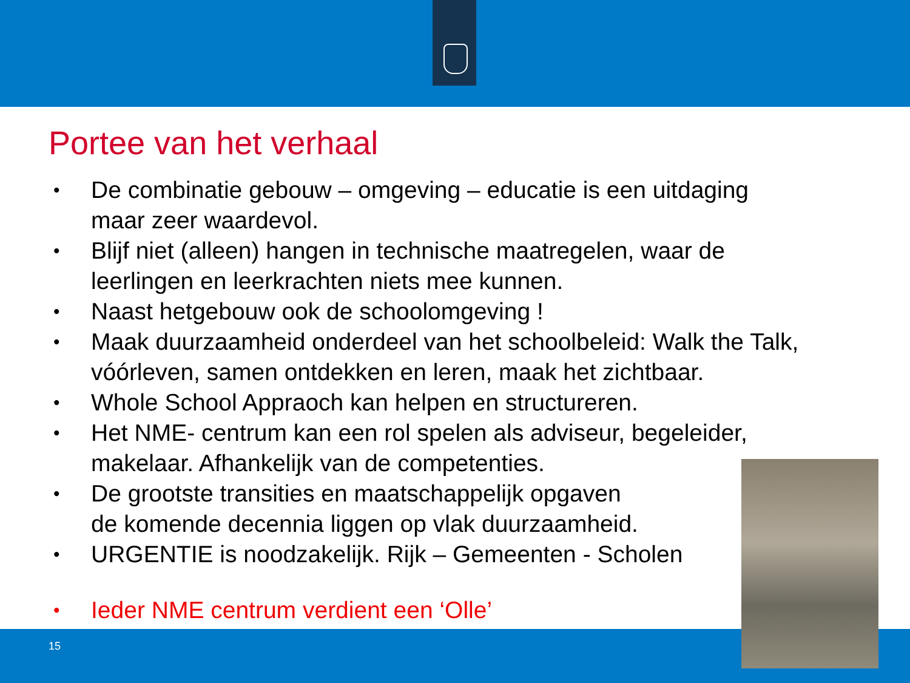Portee van het verhaal
• De combinatie gebouw – omgeving – educatie is een uitdaging maar zeer waardevol.
• Blijf niet (alleen) hangen in technische maatregelen, waar de leerlingen en leerkrachten niets mee kunnen.
• Naast hetgebouw ook de schoolomgeving !
• Maak duurzaamheid onderdeel van het schoolbeleid: Walk the Talk, vóórleven, samen ontdekken en leren, maak het zichtbaar.
• Whole School Appraoch kan helpen en structureren.
• Het NME- centrum kan een rol spelen als adviseur, begeleider, makelaar. Afhankelijk van de competenties.
• De grootste transities en maatschappelijk opgaven
de komende decennia liggen op vlak duurzaamheid.
• URGENTIE is noodzakelijk. Rijk – Gemeenten - Scholen
• Ieder NME centrum verdient een ‘Olle’
15